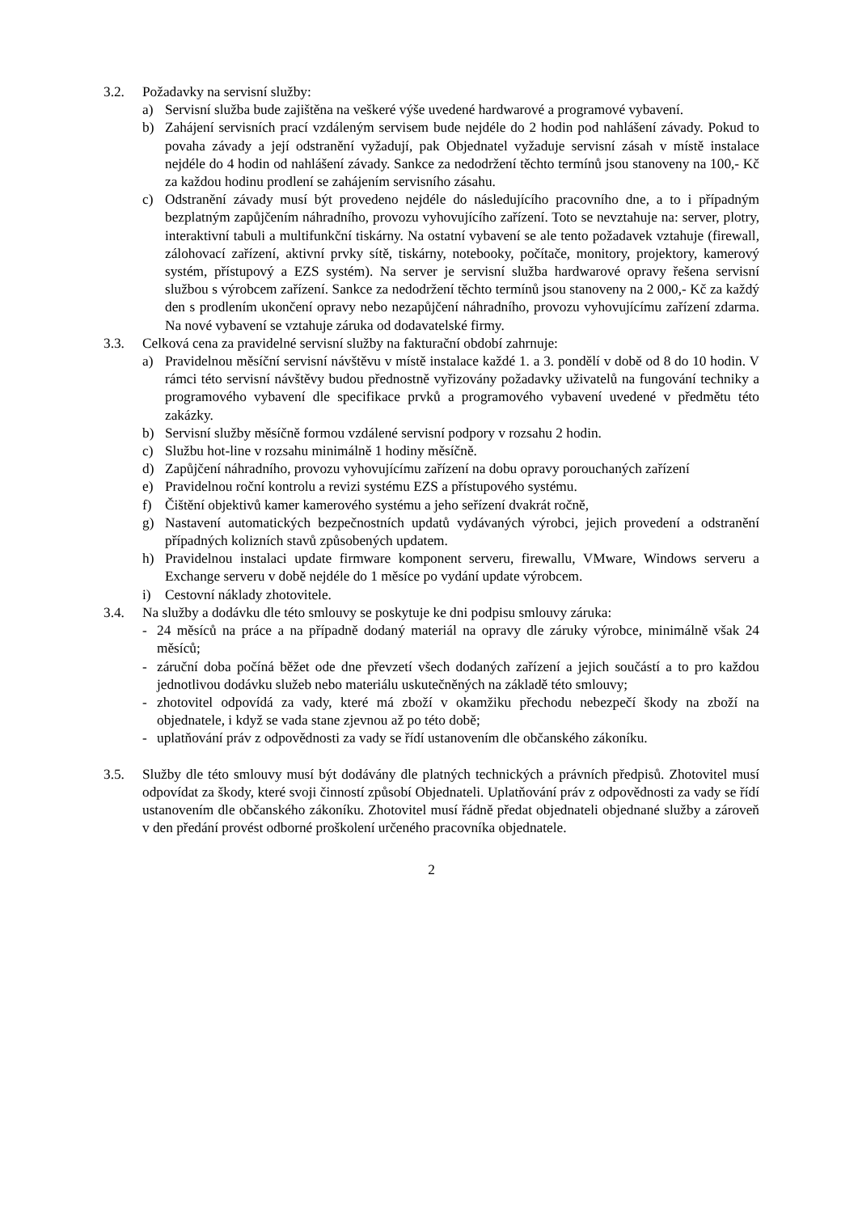3.2. Požadavky na servisní služby:
a) Servisní služba bude zajištěna na veškeré výše uvedené hardwarové a programové vybavení.
b) Zahájení servisních prací vzdáleným servisem bude nejdéle do 2 hodin pod nahlášení závady. Pokud to povaha závady a její odstranění vyžadují, pak Objednatel vyžaduje servisní zásah v místě instalace nejdéle do 4 hodin od nahlášení závady. Sankce za nedodržení těchto termínů jsou stanoveny na 100,- Kč za každou hodinu prodlení se zahájením servisního zásahu.
c) Odstranění závady musí být provedeno nejdéle do následujícího pracovního dne, a to i případným bezplatným zapůjčením náhradního, provozu vyhovujícího zařízení. Toto se nevztahuje na: server, plotry, interaktivní tabuli a multifunkční tiskárny. Na ostatní vybavení se ale tento požadavek vztahuje (firewall, zálohovací zařízení, aktivní prvky sítě, tiskárny, notebooky, počítače, monitory, projektory, kamerový systém, přístupový a EZS systém). Na server je servisní služba hardwarové opravy řešena servisní službou s výrobcem zařízení. Sankce za nedodržení těchto termínů jsou stanoveny na 2 000,- Kč za každý den s prodlením ukončení opravy nebo nezapůjčení náhradního, provozu vyhovujícímu zařízení zdarma. Na nové vybavení se vztahuje záruka od dodavatelské firmy.
3.3. Celková cena za pravidelné servisní služby na fakturační období zahrnuje:
a) Pravidelnou měsíční servisní návštěvu v místě instalace každé 1. a 3. pondělí v době od 8 do 10 hodin. V rámci této servisní návštěvy budou přednostně vyřizovány požadavky uživatelů na fungování techniky a programového vybavení dle specifikace prvků a programového vybavení uvedené v předmětu této zakázky.
b) Servisní služby měsíčně formou vzdálené servisní podpory v rozsahu 2 hodin.
c) Službu hot-line v rozsahu minimálně 1 hodiny měsíčně.
d) Zapůjčení náhradního, provozu vyhovujícímu zařízení na dobu opravy porouchaných zařízení
e) Pravidelnou roční kontrolu a revizi systému EZS a přístupového systému.
f) Čištění objektivů kamer kamerového systému a jeho seřízení dvakrát ročně,
g) Nastavení automatických bezpečnostních updatů vydávaných výrobci, jejich provedení a odstranění případných kolizních stavů způsobených updatem.
h) Pravidelnou instalaci update firmware komponent serveru, firewallu, VMware, Windows serveru a Exchange serveru v době nejdéle do 1 měsíce po vydání update výrobcem.
i) Cestovní náklady zhotovitele.
3.4. Na služby a dodávku dle této smlouvy se poskytuje ke dni podpisu smlouvy záruka:
- 24 měsíců na práce a na případně dodaný materiál na opravy dle záruky výrobce, minimálně však 24 měsíců;
- záruční doba počíná běžet ode dne převzetí všech dodaných zařízení a jejich součástí a to pro každou jednotlivou dodávku služeb nebo materiálu uskutečněných na základě této smlouvy;
- zhotovitel odpovídá za vady, které má zboží v okamžiku přechodu nebezpečí škody na zboží na objednatele, i když se vada stane zjevnou až po této době;
- uplatňování práv z odpovědnosti za vady se řídí ustanovením dle občanského zákoníku.
3.5. Služby dle této smlouvy musí být dodávány dle platných technických a právních předpisů. Zhotovitel musí odpovídat za škody, které svoji činností způsobí Objednateli. Uplatňování práv z odpovědnosti za vady se řídí ustanovením dle občanského zákoníku. Zhotovitel musí řádně předat objednateli objednané služby a zároveň v den předání provést odborné proškolení určeného pracovníka objednatele.
2